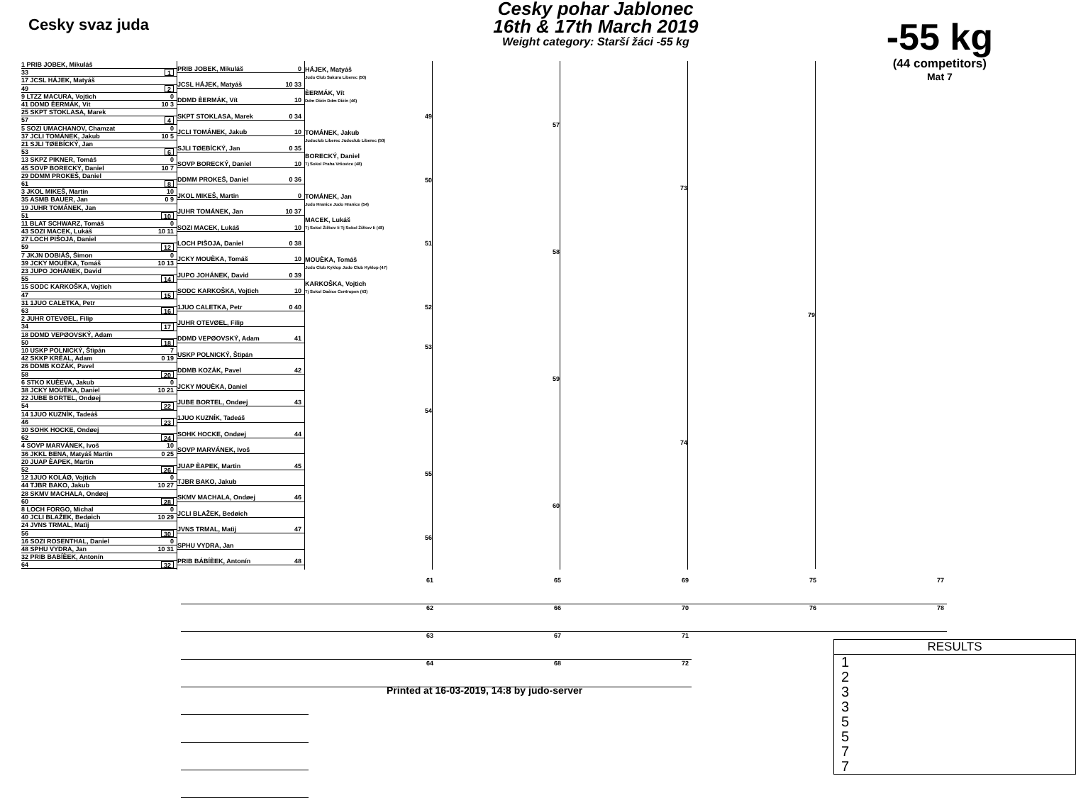Cesky svaz juda
Cesky pohar Jablonec
16th & 17th March 2019
Weight category: Starší žáci -55 kg
-55 kg
(44 competitors)
Mat 7
1 PRIB JOBEK, Mikuláš
33 1
17 JCSL HÁJEK, Matyáš
49 2
9 LTZZ MACURA, Vojtìch 0
41 DDMD ÈERMÁK, Vít 10 3
25 SKPT STOKLASA, Marek
57 4
5 SOZI UMACHANOV, Chamzat 0
37 JCLI TOMÁNEK, Jakub 10 5
21 SJLI TØEBÍCKÝ, Jan
53 6
13 SKPZ PIKNER, Tomáš 0
45 SOVP BORECKÝ, Daniel 10 7
29 DDMM PROKEŠ, Daniel
61 8
3 JKOL MIKEŠ, Martin 10
35 ASMB BAUER, Jan 0 9
19 JUHR TOMÁNEK, Jan
51 10
11 BLAT SCHWARZ, Tomáš 0
43 SOZI MACEK, Lukáš 10 11
27 LOCH PIŠOJA, Daniel
59 12
7 JKJN DOBIÁŠ, Šimon 0
39 JCKY MOUÈKA, Tomáš 10 13
23 JUPO JOHÁNEK, David
55 14
15 SODC KARKOŠKA, Vojtìch
47 15
31 1JUO CALETKA, Petr
63 16
2 JUHR OTEVØEL, Filip
34 17
18 DDMD VEPØOVSKÝ, Adam
50 18
10 USKP POLNICKÝ, Štìpán 7
42 SKKP KRÉAL, Adam 0 19
26 DDMB KOZÁK, Pavel
58 20
6 STKO KUÈEVA, Jakub 0
38 JCKY MOUÈKA, Daniel 10 21
22 JUBE BORTEL, Ondøej
54 22
14 1JUO KUZNÍK, Tadeáš
46 23
30 SOHK HOCKE, Ondøej
62 24
4 SOVP MARVÁNEK, Ivoš 10
36 JKKL BENA, Matyáš Martin 0 25
20 JUAP ÈAPEK, Martin
52 26
12 1JUO KOLÁØ, Vojtìch 0
44 TJBR BAKO, Jakub 10 27
28 SKMV MACHALA, Ondøej
60 28
8 LOCH FORGO, Michal 0
40 JCLI BLAŽEK, Bedøich 10 29
24 JVNS TRMAL, Matìj
56 30
16 SOZI ROSENTHAL, Daniel 0
48 SPHU VYDRA, Jan 10 31
32 PRIB BABÍÈEK, Antonín
64 32
PRIB JOBEK, Mikuláš 0
JCSL HÁJEK, Matyáš 10 33
DDMD ÈERMÁK, Vít 10
SKPT STOKLASA, Marek 0 34
JCLI TOMÁNEK, Jakub 10
SJLI TØEBÍCKÝ, Jan 0 35
SOVP BORECKÝ, Daniel 10
DDMM PROKEŠ, Daniel 0 36
JKOL MIKEŠ, Martin 0
JUHR TOMÁNEK, Jan 10 37
SOZI MACEK, Lukáš 10
LOCH PIŠOJA, Daniel 0 38
JCKY MOUÈKA, Tomáš 10
JUPO JOHÁNEK, David 0 39
SODC KARKOŠKA, Vojtìch 10
1JUO CALETKA, Petr 0 40
JUHR OTEVØEL, Filip
DDMD VEPØOVSKÝ, Adam 41
USKP POLNICKÝ, Štìpán
DDMB KOZÁK, Pavel 42
JCKY MOUÈKA, Daniel
JUBE BORTEL, Ondøej 43
1JUO KUZNÍK, Tadeáš
SOHK HOCKE, Ondøej 44
SOVP MARVÁNEK, Ivoš
JUAP ÈAPEK, Martin 45
TJBR BAKO, Jakub
SKMV MACHALA, Ondøej 46
JCLI BLAŽEK, Bedøich
JVNS TRMAL, Matìj 47
SPHU VYDRA, Jan
PRIB BÁBÍÈEK, Antonín 48
HÁJEK, Matyáš
Judo Club Sakura Liberec (50)
ÈERMÁK, Vít
Ddm Dìèín Ddm Dìèín (46)
49
TOMÁNEK, Jakub
Judoclub Liberec Judoclub Liberec (50)
BORECKÝ, Daniel
Tj Sokol Praha Vršovice (48)
50
TOMÁNEK, Jan
Judo Hranice Judo Hranice (54)
MACEK, Lukáš
Tj Sokol Žižkov Ii Tj Sokol Žižkov Ii (48)
51
MOUÈKA, Tomáš
Judo Club Kyklop Judo Club Kyklop (47)
KARKOŠKA, Vojtìch
Tj Sokol Daèice Centropen (43)
52
53
54
55
56
57
58
59
60
73
74
79
61
62
63
64
65
66
67
68
69
70
71
72
75
76
77
78
RESULTS
1
2
3
3
5
5
7
7
Printed at 16-03-2019, 14:8 by judo-server